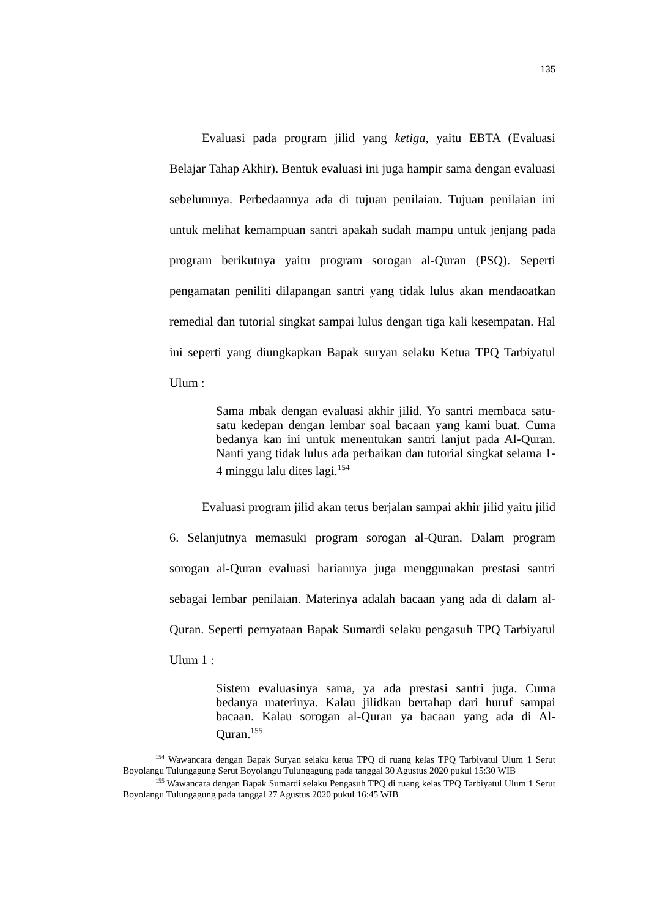135
Evaluasi pada program jilid yang ketiga, yaitu EBTA (Evaluasi Belajar Tahap Akhir). Bentuk evaluasi ini juga hampir sama dengan evaluasi sebelumnya. Perbedaannya ada di tujuan penilaian. Tujuan penilaian ini untuk melihat kemampuan santri apakah sudah mampu untuk jenjang pada program berikutnya yaitu program sorogan al-Quran (PSQ). Seperti pengamatan peniliti dilapangan santri yang tidak lulus akan mendaoatkan remedial dan tutorial singkat sampai lulus dengan tiga kali kesempatan. Hal ini seperti yang diungkapkan Bapak suryan selaku Ketua TPQ Tarbiyatul Ulum :
Sama mbak dengan evaluasi akhir jilid. Yo santri membaca satu-satu kedepan dengan lembar soal bacaan yang kami buat. Cuma bedanya kan ini untuk menentukan santri lanjut pada Al-Quran. Nanti yang tidak lulus ada perbaikan dan tutorial singkat selama 1-4 minggu lalu dites lagi.<sup>154</sup>
Evaluasi program jilid akan terus berjalan sampai akhir jilid yaitu jilid 6. Selanjutnya memasuki program sorogan al-Quran. Dalam program sorogan al-Quran evaluasi hariannya juga menggunakan prestasi santri sebagai lembar penilaian. Materinya adalah bacaan yang ada di dalam al-Quran. Seperti pernyataan Bapak Sumardi selaku pengasuh TPQ Tarbiyatul Ulum 1 :
Sistem evaluasinya sama, ya ada prestasi santri juga. Cuma bedanya materinya. Kalau jilidkan bertahap dari huruf sampai bacaan. Kalau sorogan al-Quran ya bacaan yang ada di Al-Quran.<sup>155</sup>
<sup>154</sup> Wawancara dengan Bapak Suryan selaku ketua TPQ di ruang kelas TPQ Tarbiyatul Ulum 1 Serut Boyolangu Tulungagung Serut Boyolangu Tulungagung pada tanggal 30 Agustus 2020 pukul 15:30 WIB
<sup>155</sup> Wawancara dengan Bapak Sumardi selaku Pengasuh TPQ di ruang kelas TPQ Tarbiyatul Ulum 1 Serut Boyolangu Tulungagung pada tanggal 27 Agustus 2020 pukul 16:45 WIB